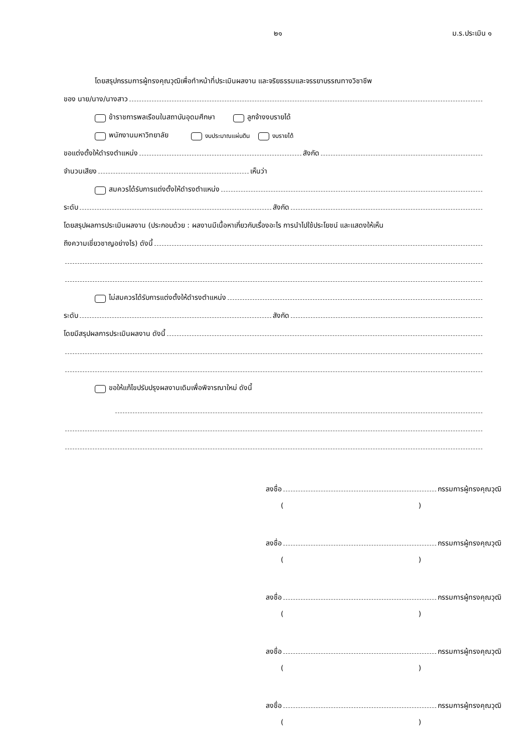๒๑ ม.ร.ประเมิน ๑
โดยสรุปกรรมการผู้ทรงคุณวุฒิเพื่อทำหน้าที่ประเมินผลงาน และจริยธรรมและจรรยาบรรณทางวิชาชีพ
ของ นาย/นาง/นางสาว
ข้าราชการพลเรือนในสถาบันอุดมศึกษา ลูกจ้างงบรายได้
พนักงานมหาวิทยาลัย งบประมาณแผ่นดิน งบรายได้
ขอแต่งตั้งให้ดำรงตำแหน่ง สังกัด
จำนวนเสียง เห็นว่า
สมควรได้รับการแต่งตั้งให้ดำรงตำแหน่ง
ระดับ สังกัด
โดยสรุปผลการประเมินผลงาน (ประกอบด้วย : ผลงานมีเนื้อหาเกี่ยวกับเรื่องอะไร การนำไปใช้ประโยชน์ และแสดงให้เห็น
ถึงความเชี่ยวชาญอย่างไร) ดังนี้
ไม่สมควรได้รับการแต่งตั้งให้ดำรงตำแหน่ง
ระดับ สังกัด
โดยมีสรุปผลการประเมินผลงาน ดังนี้
ขอให้แก้ไขปรับปรุงผลงานเดิมเพื่อพิจารณาใหม่ ดังนี้
ลงชื่อ กรรมการผู้ทรงคุณวุฒิ
()
ลงชื่อ กรรมการผู้ทรงคุณวุฒิ
()
ลงชื่อ กรรมการผู้ทรงคุณวุฒิ
()
ลงชื่อ กรรมการผู้ทรงคุณวุฒิ
()
ลงชื่อ กรรมการผู้ทรงคุณวุฒิ
()